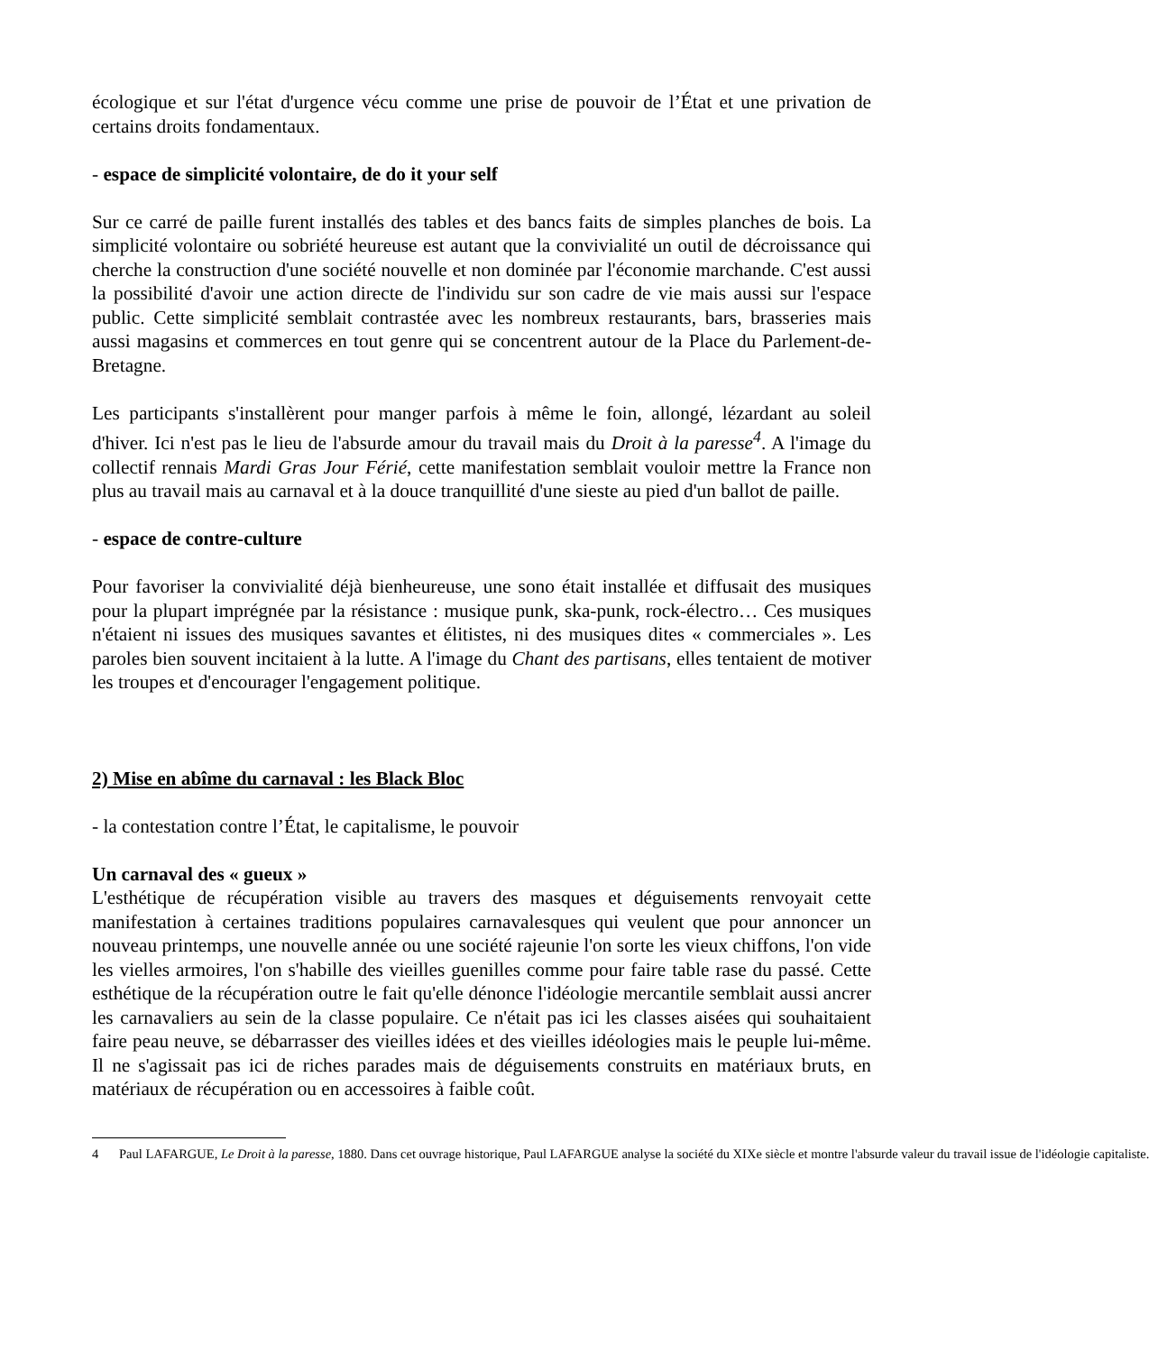écologique et sur l'état d'urgence vécu comme une prise de pouvoir de l’État et une privation de certains droits fondamentaux.
- espace de simplicité volontaire, de do it your self
Sur ce carré de paille furent installés des tables et des bancs faits de simples planches de bois. La simplicité volontaire ou sobriété heureuse est autant que la convivialité un outil de décroissance qui cherche la construction d'une société nouvelle et non dominée par l'économie marchande. C'est aussi la possibilité d'avoir une action directe de l'individu sur son cadre de vie mais aussi sur l'espace public. Cette simplicité semblait contrastée avec les nombreux restaurants, bars, brasseries mais aussi magasins et commerces en tout genre qui se concentrent autour de la Place du Parlement-de-Bretagne.
Les participants s'installèrent pour manger parfois à même le foin, allongé, lézardant au soleil d'hiver. Ici n'est pas le lieu de l'absurde amour du travail mais du Droit à la paresse<sup>4</sup>. A l'image du collectif rennais Mardi Gras Jour Férié, cette manifestation semblait vouloir mettre la France non plus au travail mais au carnaval et à la douce tranquillité d'une sieste au pied d'un ballot de paille.
- espace de contre-culture
Pour favoriser la convivialité déjà bienheureuse, une sono était installée et diffusait des musiques pour la plupart imprégnée par la résistance : musique punk, ska-punk, rock-électro… Ces musiques n'étaient ni issues des musiques savantes et élitistes, ni des musiques dites « commerciales ». Les paroles bien souvent incitaient à la lutte. A l'image du Chant des partisans, elles tentaient de motiver les troupes et d'encourager l'engagement politique.
2) Mise en abîme du carnaval : les Black Bloc
- la contestation contre l’État, le capitalisme, le pouvoir
Un carnaval des « gueux »
L'esthétique de récupération visible au travers des masques et déguisements renvoyait cette manifestation à certaines traditions populaires carnavalesques qui veulent que pour annoncer un nouveau printemps, une nouvelle année ou une société rajeunie l'on sorte les vieux chiffons, l'on vide les vielles armoires, l'on s'habille des vieilles guenilles comme pour faire table rase du passé. Cette esthétique de la récupération outre le fait qu'elle dénonce l'idéologie mercantile semblait aussi ancrer les carnavaliers au sein de la classe populaire. Ce n'était pas ici les classes aisées qui souhaitaient faire peau neuve, se débarrasser des vieilles idées et des vieilles idéologies mais le peuple lui-même. Il ne s'agissait pas ici de riches parades mais de déguisements construits en matériaux bruts, en matériaux de récupération ou en accessoires à faible coût.
4 Paul LAFARGUE, Le Droit à la paresse, 1880. Dans cet ouvrage historique, Paul LAFARGUE analyse la société du XIXe siècle et montre l'absurde valeur du travail issue de l'idéologie capitaliste.